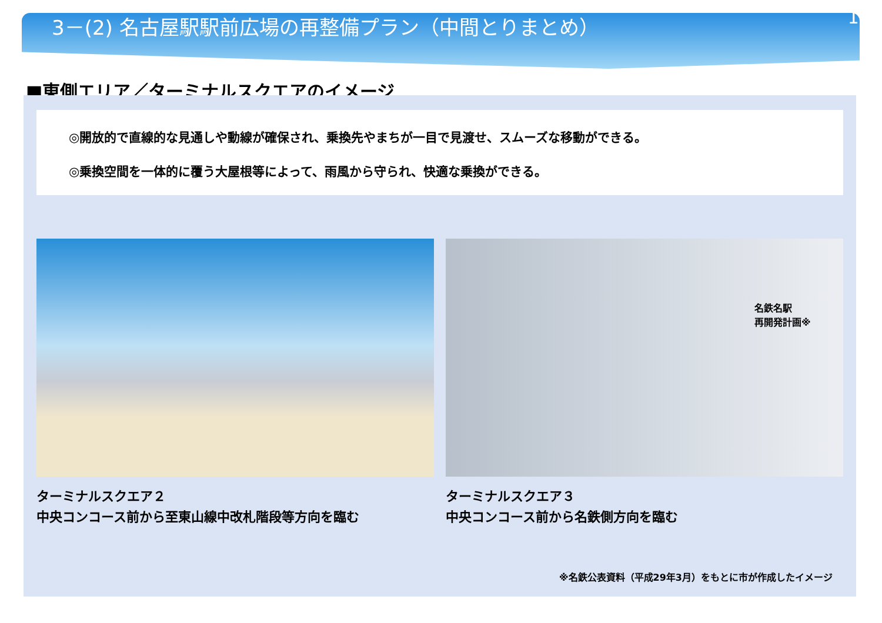3－(2) 名古屋駅駅前広場の再整備プラン（中間とりまとめ） 16
■東側エリア／ターミナルスクエアのイメージ
◎開放的で直線的な見通しや動線が確保され、乗換先やまちが一目で見渡せ、スムーズな移動ができる。
◎乗換空間を一体的に覆う大屋根等によって、雨風から守られ、快適な乗換ができる。
ターミナルスクエア２
中央コンコース前から至東山線中改札階段等方向を臨む
名鉄名駅
再開発計画※
ターミナルスクエア３
中央コンコース前から名鉄側方向を臨む
※名鉄公表資料（平成29年3月）をもとに市が作成したイメージ